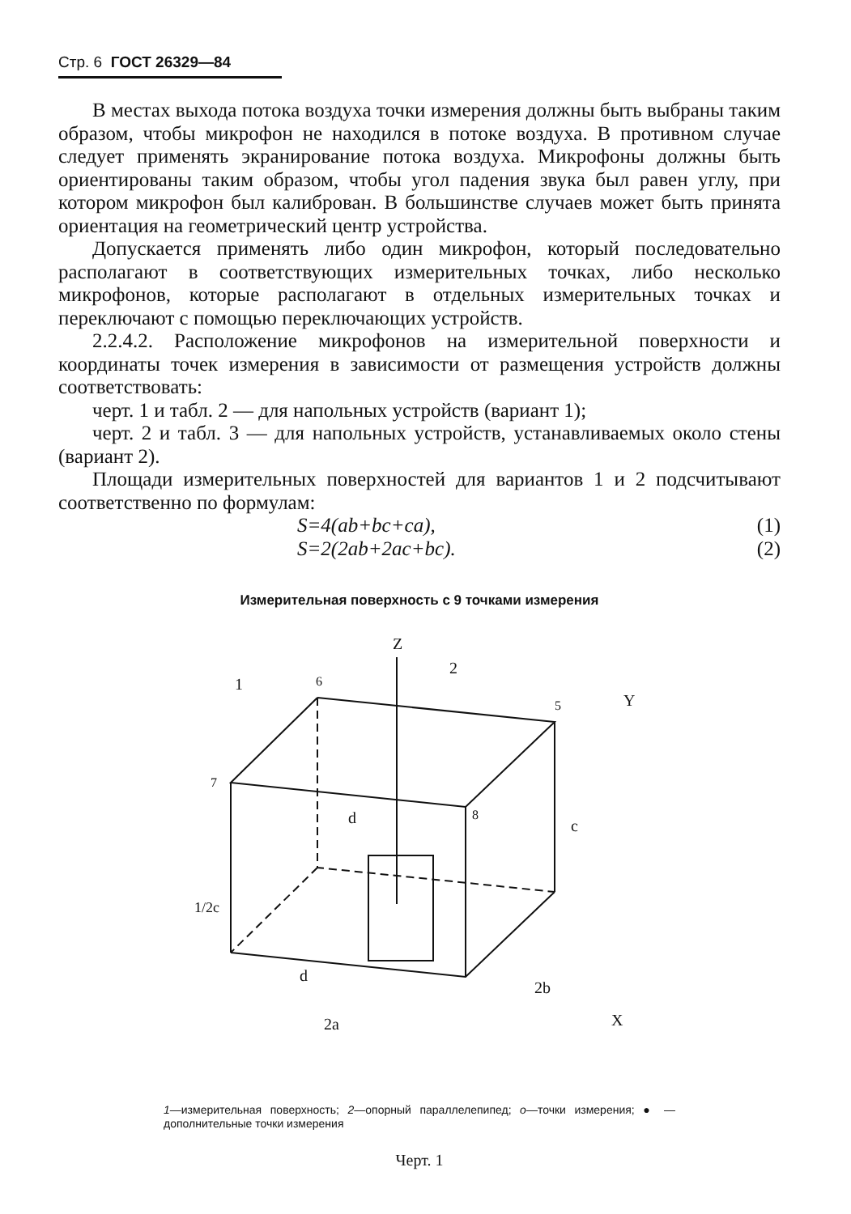Стр. 6 ГОСТ 26329—84
В местах выхода потока воздуха точки измерения должны быть выбраны таким образом, чтобы микрофон не находился в потоке воздуха. В противном случае следует применять экранирование потока воздуха. Микрофоны должны быть ориентированы таким образом, чтобы угол падения звука был равен углу, при котором микрофон был калиброван. В большинстве случаев может быть принята ориентация на геометрический центр устройства.
Допускается применять либо один микрофон, который последовательно располагают в соответствующих измерительных точках, либо несколько микрофонов, которые располагают в отдельных измерительных точках и переключают с помощью переключающих устройств.
2.2.4.2. Расположение микрофонов на измерительной поверхности и координаты точек измерения в зависимости от размещения устройств должны соответствовать:
черт. 1 и табл. 2 — для напольных устройств (вариант 1);
черт. 2 и табл. 3 — для напольных устройств, устанавливаемых около стены (вариант 2).
Площади измерительных поверхностей для вариантов 1 и 2 подсчитывают соответственно по формулам:
S=4(ab+bc+ca), (1)
S=2(2ab+2ac+bc). (2)
Измерительная поверхность с 9 точками измерения
Z
Y
X
1
2
6
5
7
8
2a
2b
c
d
d
1/2c
1—измерительная поверхность; 2—опорный параллелепипед; о—точки измерения; ● —дополнительные точки измерения
Черт. 1